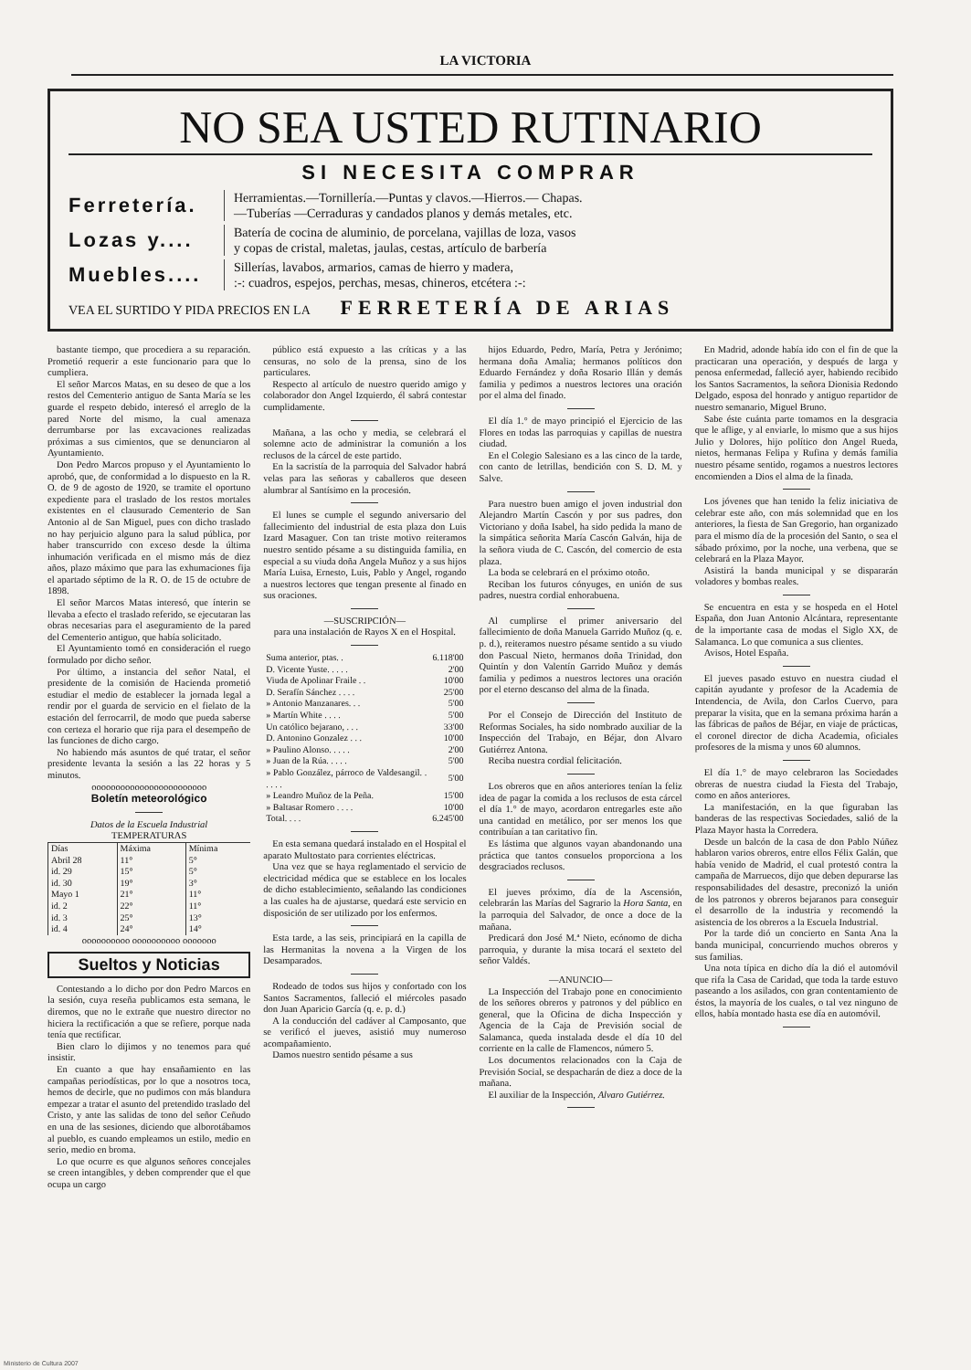LA VICTORIA
NO SEA USTED RUTINARIO
SI NECESITA COMPRAR
Ferretería.
Herramientas.—Tornillería.—Puntas y clavos.—Hierros.— Chapas.
—Tuberías —Cerraduras y candados planos y demás metales, etc.
Lozas y....
Batería de cocina de aluminio, de porcelana, vajillas de loza, vasos
y copas de cristal, maletas, jaulas, cestas, artículo de barbería
Muebles....
Sillerías, lavabos, armarios, camas de hierro y madera,
:-: cuadros, espejos, perchas, mesas, chineros, etcétera :-:
VEA EL SURTIDO Y PIDA PRECIOS EN LA FERRETERÍA DE ARIAS
bastante tiempo, que procediera a su reparación. Prometió requerir a este funcionario para que lo cumpliera.
El señor Marcos Matas, en su deseo de que a los restos del Cementerio antiguo de Santa María se les guarde el respeto debido, interesó el arreglo de la pared Norte del mismo, la cual amenaza derrumbarse por las excavaciones realizadas próximas a sus cimientos, que se denunciaron al Ayuntamiento.
Don Pedro Marcos propuso y el Ayuntamiento lo aprobó, que, de conformidad a lo dispuesto en la R. O. de 9 de agosto de 1920, se tramite el oportuno expediente para el traslado de los restos mortales existentes en el clausurado Cementerio de San Antonio al de San Miguel, pues con dicho traslado no hay perjuicio alguno para la salud pública, por haber transcurrido con exceso desde la última inhumación verificada en el mismo más de diez años, plazo máximo que para las exhumaciones fija el apartado séptimo de la R. O. de 15 de octubre de 1898.
El señor Marcos Matas interesó, que ínterin se llevaba a efecto el traslado referido, se ejecutaran las obras necesarias para el aseguramiento de la pared del Cementerio antiguo, que había solicitado.
El Ayuntamiento tomó en consideración el ruego formulado por dicho señor.
Por último, a instancia del señor Natal, el presidente de la comisión de Hacienda prometió estudiar el medio de establecer la jornada legal a rendir por el guarda de servicio en el fielato de la estación del ferrocarril, de modo que pueda saberse con certeza el horario que rija para el desempeño de las funciones de dicho cargo.
No habiendo más asuntos de qué tratar, el señor presidente levanta la sesión a las 22 horas y 5 minutos.
oooooooooooooooooooooooo
Boletín meteorológico
Datos de la Escuela Industrial
TEMPERATURAS
| Días | Máxima | Mínima |
| --- | --- | --- |
| Abril 28 | 11° | 5° |
| id. 29 | 15° | 5° |
| id. 30 | 19° | 3° |
| Mayo 1 | 21° | 11° |
| id. 2 | 22° | 11° |
| id. 3 | 25° | 13° |
| id. 4 | 24° | 14° |
oooooooooo oooooooooo ooooooo
Sueltos y Noticias
Contestando a lo dicho por don Pedro Marcos en la sesión, cuya reseña publicamos esta semana, le diremos, que no le extrañe que nuestro director no hiciera la rectificación a que se refiere, porque nada tenía que rectificar.
Bien claro lo dijimos y no tenemos para qué insistir.
En cuanto a que hay ensañamiento en las campañas periodísticas, por lo que a nosotros toca, hemos de decirle, que no pudimos con más blandura empezar a tratar el asunto del pretendido traslado del Cristo, y ante las salidas de tono del señor Ceñudo en una de las sesiones, diciendo que alborotábamos al pueblo, es cuando empleamos un estilo, medio en serio, medio en broma.
Lo que ocurre es que algunos señores concejales se creen intangibles, y deben comprender que el que ocupa un cargo
público está expuesto a las críticas y a las censuras, no solo de la prensa, sino de los particulares.
Respecto al artículo de nuestro querido amigo y colaborador don Angel Izquierdo, él sabrá contestar cumplidamente.
Mañana, a las ocho y media, se celebrará el solemne acto de administrar la comunión a los reclusos de la cárcel de este partido.
En la sacristía de la parroquia del Salvador habrá velas para las señoras y caballeros que deseen alumbrar al Santísimo en la procesión.
El lunes se cumple el segundo aniversario del fallecimiento del industrial de esta plaza don Luis Izard Masaguer. Con tan triste motivo reiteramos nuestro sentido pésame a su distinguida familia, en especial a su viuda doña Angela Muñoz y a sus hijos María Luisa, Ernesto, Luis, Pablo y Angel, rogando a nuestros lectores que tengan presente al finado en sus oraciones.
—SUSCRIPCIÓN—
para una instalación de Rayos X en el Hospital.
| Suma anterior, ptas. . | 6.118'00 |
| D. Vicente Yuste. . . . . | 2'00 |
| Viuda de Apolinar Fraile . . | 10'00 |
| D. Serafín Sánchez . . . . | 25'00 |
| » Antonio Manzanares. . . | 5'00 |
| » Martín White . . . . | 5'00 |
| Un católico bejarano, . . . | 33'00 |
| D. Antonino Gonzalez . . . | 10'00 |
| » Paulino Alonso. . . . . | 2'00 |
| » Juan de la Rúa. . . . . | 5'00 |
| » Pablo González, párroco de Valdesangil. . . . . . | 5'00 |
| » Leandro Muñoz de la Peña. | 15'00 |
| » Baltasar Romero . . . . | 10'00 |
| Total. . . . | 6.245'00 |
En esta semana quedará instalado en el Hospital el aparato Multostato para corrientes eléctricas.
Una vez que se haya reglamentado el servicio de electricidad médica que se establece en los locales de dicho establecimiento, señalando las condiciones a las cuales ha de ajustarse, quedará este servicio en disposición de ser utilizado por los enfermos.
Esta tarde, a las seis, principiará en la capilla de las Hermanitas la novena a la Virgen de los Desamparados.
Rodeado de todos sus hijos y confortado con los Santos Sacramentos, falleció el miércoles pasado don Juan Aparicio García (q. e. p. d.)
A la conducción del cadáver al Camposanto, que se verificó el jueves, asistió muy numeroso acompañamiento.
Damos nuestro sentido pésame a sus
hijos Eduardo, Pedro, María, Petra y Jerónimo; hermana doña Amalia; hermanos políticos don Eduardo Fernández y doña Rosario Illán y demás familia y pedimos a nuestros lectores una oración por el alma del finado.
El día 1.° de mayo principió el Ejercicio de las Flores en todas las parroquias y capillas de nuestra ciudad.
En el Colegio Salesiano es a las cinco de la tarde, con canto de letrillas, bendición con S. D. M. y Salve.
Para nuestro buen amigo el joven industrial don Alejandro Martín Cascón y por sus padres, don Victoriano y doña Isabel, ha sido pedida la mano de la simpática señorita María Cascón Galván, hija de la señora viuda de C. Cascón, del comercio de esta plaza.
La boda se celebrará en el próximo otoño.
Reciban los futuros cónyuges, en unión de sus padres, nuestra cordial enhorabuena.
Al cumplirse el primer aniversario del fallecimiento de doña Manuela Garrido Muñoz (q. e. p. d.), reiteramos nuestro pésame sentido a su viudo don Pascual Nieto, hermanos doña Trinidad, don Quintín y don Valentín Garrido Muñoz y demás familia y pedimos a nuestros lectores una oración por el eterno descanso del alma de la finada.
Por el Consejo de Dirección del Instituto de Reformas Sociales, ha sido nombrado auxiliar de la Inspección del Trabajo, en Béjar, don Alvaro Gutiérrez Antona.
Reciba nuestra cordial felicitación.
Los obreros que en años anteriores tenían la feliz idea de pagar la comida a los reclusos de esta cárcel el día 1.° de mayo, acordaron entregarles este año una cantidad en metálico, por ser menos los que contribuían a tan caritativo fin.
Es lástima que algunos vayan abandonando una práctica que tantos consuelos proporciona a los desgraciados reclusos.
El jueves próximo, día de la Ascensión, celebrarán las Marías del Sagrario la Hora Santa, en la parroquia del Salvador, de once a doce de la mañana.
Predicará don José M.ª Nieto, ecónomo de dicha parroquia, y durante la misa tocará el sexteto del señor Valdés.
—ANUNCIO—
La Inspección del Trabajo pone en conocimiento de los señores obreros y patronos y del público en general, que la Oficina de dicha Inspección y Agencia de la Caja de Previsión social de Salamanca, queda instalada desde el día 10 del corriente en la calle de Flamencos, número 5.
Los documentos relacionados con la Caja de Previsión Social, se despacharán de diez a doce de la mañana.
El auxiliar de la Inspección, Alvaro Gutiérrez.
En Madrid, adonde había ido con el fin de que la practicaran una operación, y después de larga y penosa enfermedad, falleció ayer, habiendo recibido los Santos Sacramentos, la señora Dionisia Redondo Delgado, esposa del honrado y antiguo repartidor de nuestro semanario, Miguel Bruno.
Sabe éste cuánta parte tomamos en la desgracia que le aflige, y al enviarle, lo mismo que a sus hijos Julio y Dolores, hijo político don Angel Rueda, nietos, hermanas Felipa y Rufina y demás familia nuestro pésame sentido, rogamos a nuestros lectores encomienden a Dios el alma de la finada.
Los jóvenes que han tenido la feliz iniciativa de celebrar este año, con más solemnidad que en los anteriores, la fiesta de San Gregorio, han organizado para el mismo día de la procesión del Santo, o sea el sábado próximo, por la noche, una verbena, que se celebrará en la Plaza Mayor.
Asistirá la banda municipal y se dispararán voladores y bombas reales.
Se encuentra en esta y se hospeda en el Hotel España, don Juan Antonio Alcántara, representante de la importante casa de modas el Siglo XX, de Salamanca. Lo que comunica a sus clientes.
Avisos, Hotel España.
El jueves pasado estuvo en nuestra ciudad el capitán ayudante y profesor de la Academia de Intendencia, de Avila, don Carlos Cuervo, para preparar la visita, que en la semana próxima harán a las fábricas de paños de Béjar, en viaje de prácticas, el coronel director de dicha Academia, oficiales profesores de la misma y unos 60 alumnos.
El día 1.° de mayo celebraron las Sociedades obreras de nuestra ciudad la Fiesta del Trabajo, como en años anteriores.
La manifestación, en la que figuraban las banderas de las respectivas Sociedades, salió de la Plaza Mayor hasta la Corredera.
Desde un balcón de la casa de don Pablo Núñez hablaron varios obreros, entre ellos Félix Galán, que había venido de Madrid, el cual protestó contra la campaña de Marruecos, dijo que deben depurarse las responsabilidades del desastre, preconizó la unión de los patronos y obreros bejaranos para conseguir el desarrollo de la industria y recomendó la asistencia de los obreros a la Escuela Industrial.
Por la tarde dió un concierto en Santa Ana la banda municipal, concurriendo muchos obreros y sus familias.
Una nota típica en dicho día la dió el automóvil que rifa la Casa de Caridad, que toda la tarde estuvo paseando a los asilados, con gran contentamiento de éstos, la mayoría de los cuales, o tal vez ninguno de ellos, había montado hasta ese día en automóvil.
Ministerio de Cultura 2007